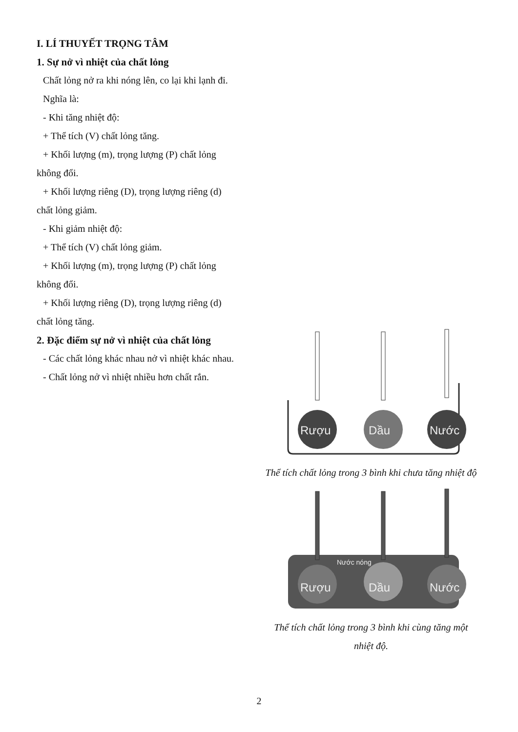I. LÍ THUYẾT TRỌNG TÂM
1. Sự nở vì nhiệt của chất lỏng
Chất lỏng nở ra khi nóng lên, co lại khi lạnh đi.
Nghĩa là:
- Khi tăng nhiệt độ:
+ Thể tích (V) chất lỏng tăng.
+ Khối lượng (m), trọng lượng (P) chất lỏng
không đổi.
+ Khối lượng riêng (D), trọng lượng riêng (d)
chất lỏng giảm.
- Khi giảm nhiệt độ:
+ Thể tích (V) chất lỏng giảm.
+ Khối lượng (m), trọng lượng (P) chất lỏng
không đổi.
+ Khối lượng riêng (D), trọng lượng riêng (d)
chất lỏng tăng.
2. Đặc điểm sự nở vì nhiệt của chất lỏng
- Các chất lỏng khác nhau nở vì nhiệt khác nhau.
- Chất lỏng nở vì nhiệt nhiều hơn chất rắn.
Rượu
Dầu
Nước
Thể tích chất lỏng trong 3 bình khi chưa tăng nhiệt độ
Nước nóng
Rượu
Dầu
Nước
Thể tích chất lỏng trong 3 bình khi cùng tăng một nhiệt độ.
2